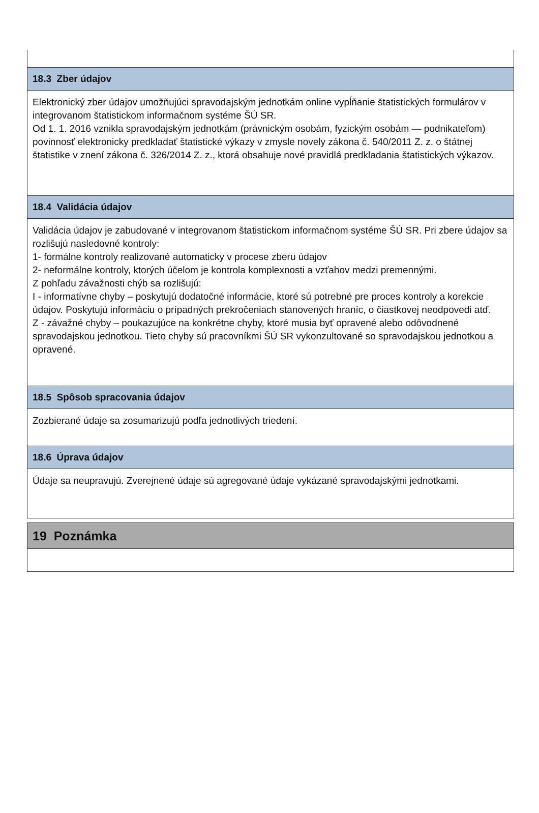18.3 Zber údajov
Elektronický zber údajov umožňujúci spravodajským jednotkám online vypĺňanie štatistických formulárov v integrovanom štatistickom informačnom systéme ŠÚ SR.
Od 1. 1. 2016 vznikla spravodajským jednotkám (právnickým osobám, fyzickým osobám — podnikateľom) povinnosť elektronicky predkladať štatistické výkazy v zmysle novely zákona č. 540/2011 Z. z. o štátnej štatistike v znení zákona č. 326/2014 Z. z., ktorá obsahuje nové pravidlá predkladania štatistických výkazov.
18.4 Validácia údajov
Validácia údajov je zabudované v integrovanom štatistickom informačnom systéme ŠÚ SR. Pri zbere údajov sa rozlišujú nasledovné kontroly:
1- formálne kontroly realizované automaticky v procese zberu údajov
2- neformálne kontroly, ktorých účelom je kontrola komplexnosti a vzťahov medzi premennými.
Z pohľadu závažnosti chýb sa rozlišujú:
I - informatívne chyby – poskytujú dodatočné informácie, ktoré sú potrebné pre proces kontroly a korekcie údajov. Poskytujú informáciu o prípadných prekročeniach stanovených hraníc, o čiastkovej neodpovedi atď.
Z - závažné chyby – poukazujúce na konkrétne chyby, ktoré musia byť opravené alebo odôvodnené spravodajskou jednotkou. Tieto chyby sú pracovníkmi ŠÚ SR vykonzultované so spravodajskou jednotkou a opravené.
18.5 Spôsob spracovania údajov
Zozbierané údaje sa zosumarizujú podľa jednotlivých triedení.
18.6 Úprava údajov
Údaje sa neupravujú. Zverejnené údaje sú agregované údaje vykázané spravodajskými jednotkami.
19 Poznámka